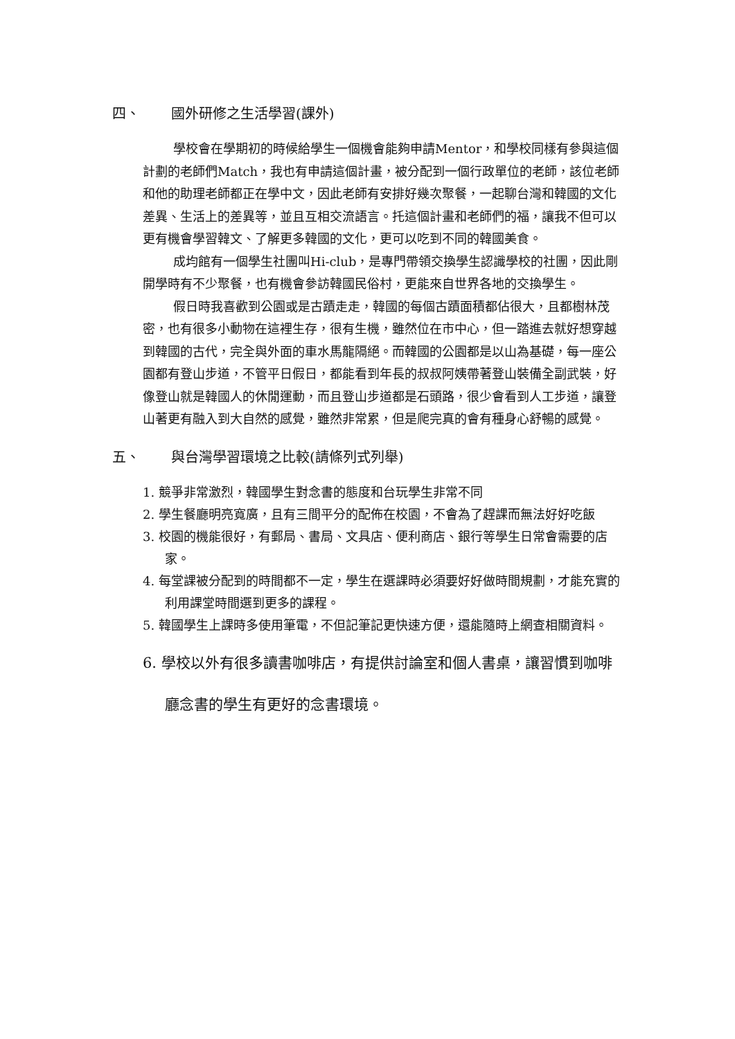四、 國外研修之生活學習(課外)
學校會在學期初的時候給學生一個機會能夠申請Mentor，和學校同樣有參與這個計劃的老師們Match，我也有申請這個計畫，被分配到一個行政單位的老師，該位老師和他的助理老師都正在學中文，因此老師有安排好幾次聚餐，一起聊台灣和韓國的文化差異、生活上的差異等，並且互相交流語言。托這個計畫和老師們的福，讓我不但可以更有機會學習韓文、了解更多韓國的文化，更可以吃到不同的韓國美食。
成均館有一個學生社團叫Hi-club，是專門帶領交換學生認識學校的社團，因此剛開學時有不少聚餐，也有機會參訪韓國民俗村，更能來自世界各地的交換學生。
假日時我喜歡到公園或是古蹟走走，韓國的每個古蹟面積都佔很大，且都樹林茂密，也有很多小動物在這裡生存，很有生機，雖然位在市中心，但一踏進去就好想穿越到韓國的古代，完全與外面的車水馬龍隔絕。而韓國的公園都是以山為基礎，每一座公園都有登山步道，不管平日假日，都能看到年長的叔叔阿姨帶著登山裝備全副武裝，好像登山就是韓國人的休閒運動，而且登山步道都是石頭路，很少會看到人工步道，讓登山著更有融入到大自然的感覺，雖然非常累，但是爬完真的會有種身心舒暢的感覺。
五、 與台灣學習環境之比較(請條列式列舉)
1. 競爭非常激烈，韓國學生對念書的態度和台玩學生非常不同
2. 學生餐廳明亮寬廣，且有三間平分的配佈在校園，不會為了趕課而無法好好吃飯
3. 校園的機能很好，有郵局、書局、文具店、便利商店、銀行等學生日常會需要的店家。
4. 每堂課被分配到的時間都不一定，學生在選課時必須要好好做時間規劃，才能充實的利用課堂時間選到更多的課程。
5. 韓國學生上課時多使用筆電，不但記筆記更快速方便，還能隨時上網查相關資料。
6. 學校以外有很多讀書咖啡店，有提供討論室和個人書桌，讓習慣到咖啡廳念書的學生有更好的念書環境。